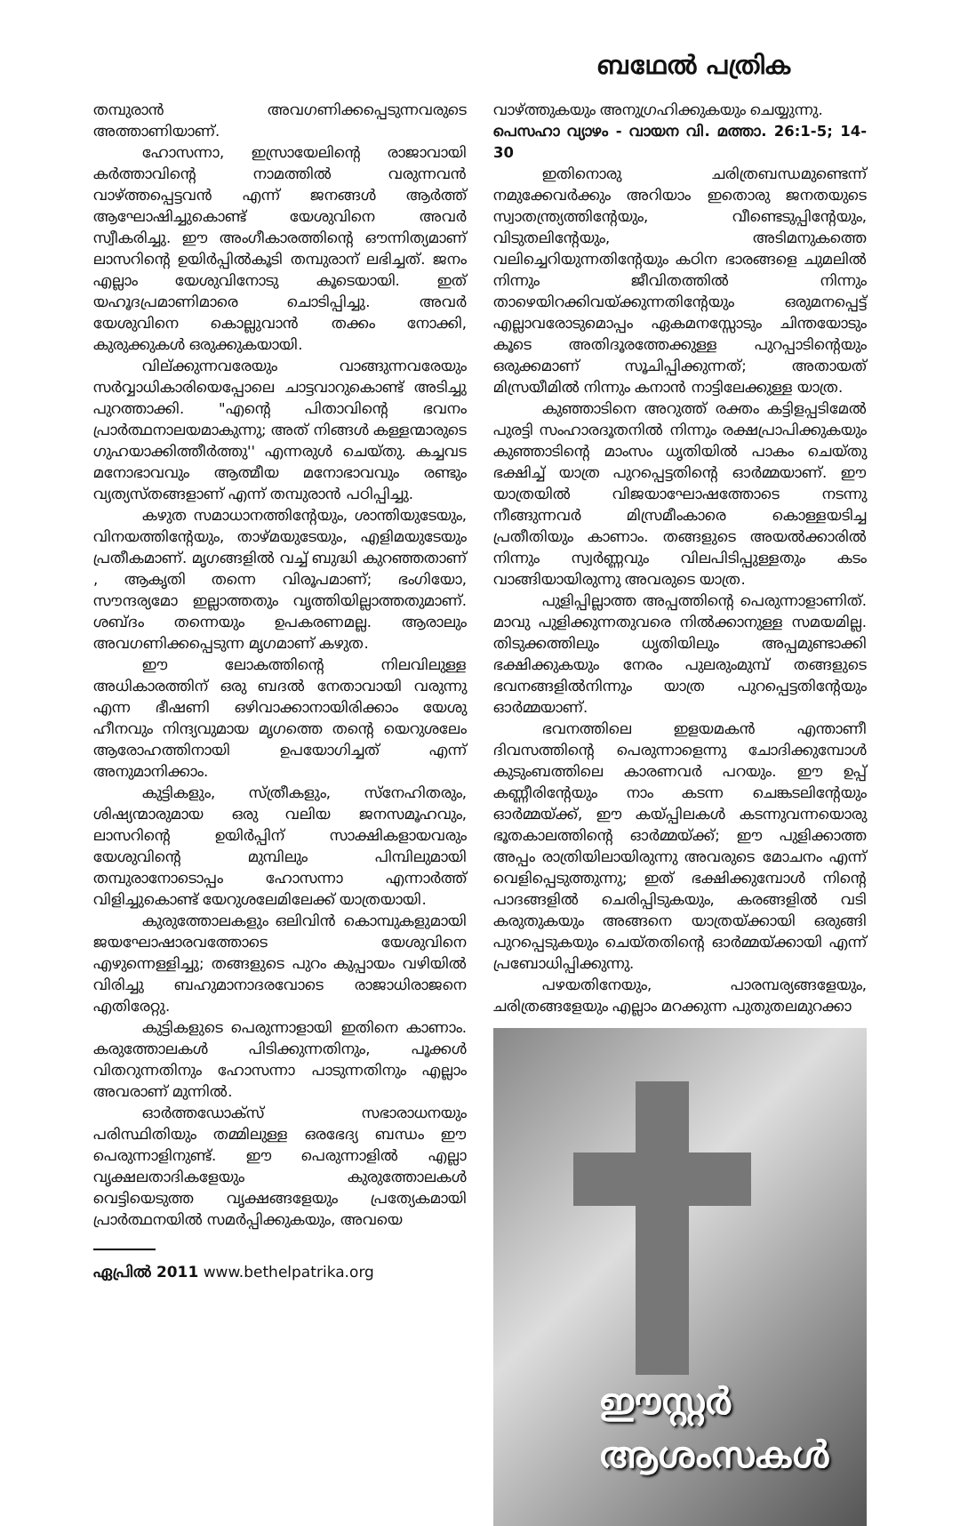ബഥേൽ പത്രിക
തമ്പുരാൻ അവഗണിക്കപ്പെടുന്നവരുടെ അത്താണിയാണ്.
ഹോസന്നാ, ഇസ്രായേലിന്റെ രാജാവായി കർത്താവിന്റെ നാമത്തിൽ വരുന്നവൻ വാഴ്ത്തപ്പെട്ടവൻ എന്ന് ജനങ്ങൾ ആർത്ത് ആഘോഷിച്ചുകൊണ്ട് യേശുവിനെ അവർ സ്വീകരിച്ചു. ഈ അംഗീകാരത്തിന്റെ ഔന്നിത്യമാണ് ലാസറിന്റെ ഉയിർപ്പിൽകൂടി തമ്പുരാന് ലഭിച്ചത്. ജനം എല്ലാം യേശുവിനോടു കൂടെയായി. ഇത് യഹൂദപ്രമാണിമാരെ ചൊടിപ്പിച്ചു. അവർ യേശുവിനെ കൊല്ലുവാൻ തക്കം നോക്കി, കുരുക്കുകൾ ഒരുക്കുകയായി.
വില്ക്കുന്നവരേയും വാങ്ങുന്നവരേയും സർവ്വാധികാരിയെപ്പോലെ ചാട്ടവാറുകൊണ്ട് അടിച്ചു പുറത്താക്കി. "എന്റെ പിതാവിന്റെ ഭവനം പ്രാർത്ഥനാലയമാകുന്നു; അത് നിങ്ങൾ കള്ളന്മാരുടെ ഗുഹയാക്കിത്തീർത്തു'' എന്നരുൾ ചെയ്തു. കച്ചവട മനോഭാവവും ആത്മീയ മനോഭാവവും രണ്ടും വ്യത്യസ്തങ്ങളാണ് എന്ന് തമ്പുരാൻ പഠിപ്പിച്ചു.
കഴുത സമാധാനത്തിന്റേയും, ശാന്തിയുടേയും, വിനയത്തിന്റേയും, താഴ്മയുടേയും, എളിമയുടേയും പ്രതീകമാണ്. മൃഗങ്ങളിൽ വച്ച് ബുദ്ധി കുറഞ്ഞതാണ് , ആകൃതി തന്നെ വിരൂപമാണ്; ഭംഗിയോ, സൗന്ദര്യമോ ഇല്ലാത്തതും വൃത്തിയില്ലാത്തതുമാണ്. ശബ്ദം തന്നെയും ഉപകരണമല്ല. ആരാലും അവഗണിക്കപ്പെടുന്ന മൃഗമാണ് കഴുത.
ഈ ലോകത്തിന്റെ നിലവിലുള്ള അധികാരത്തിന് ഒരു ബദൽ നേതാവായി വരുന്നു എന്ന ഭീഷണി ഒഴിവാക്കാനായിരിക്കാം യേശു ഹീനവും നിന്ദ്യവുമായ മൃഗത്തെ തന്റെ യെറുശലേം ആരോഹത്തിനായി ഉപയോഗിച്ചത് എന്ന് അനുമാനിക്കാം.
കുട്ടികളും, സ്ത്രീകളും, സ്നേഹിതരും, ശിഷ്യന്മാരുമായ ഒരു വലിയ ജനസമൂഹവും, ലാസറിന്റെ ഉയിർപ്പിന് സാക്ഷികളായവരും യേശുവിന്റെ മുമ്പിലും പിമ്പിലുമായി തമ്പുരാനോടൊപ്പം ഹോസന്നാ എന്നാർത്ത് വിളിച്ചുകൊണ്ട് യേറുശലേമിലേക്ക് യാത്രയായി.
കുരുത്തോലകളും ഒലിവിൻ കൊമ്പുകളുമായി ജയഘോഷാരവത്തോടെ യേശുവിനെ എഴുന്നെള്ളിച്ചു; തങ്ങളുടെ പുറം കുപ്പായം വഴിയിൽ വിരിച്ചു ബഹുമാനാദരവോടെ രാജാധിരാജനെ എതിരേറ്റു.
കുട്ടികളുടെ പെരുന്നാളായി ഇതിനെ കാണാം. കരുത്തോലകൾ പിടിക്കുന്നതിനും, പൂക്കൾ വിതറുന്നതിനും ഹോസന്നാ പാടുന്നതിനും എല്ലാം അവരാണ് മുന്നിൽ.
ഓർത്തഡോക്സ് സഭാരാധനയും പരിസ്ഥിതിയും തമ്മിലുള്ള ഒരഭേദ്യ ബന്ധം ഈ പെരുന്നാളിനുണ്ട്. ഈ പെരുന്നാളിൽ എല്ലാ വൃക്ഷലതാദികളേയും കുരുത്തോലകൾ വെട്ടിയെടുത്ത വൃക്ഷങ്ങളേയും പ്രത്യേകമായി പ്രാർത്ഥനയിൽ സമർപ്പിക്കുകയും, അവയെ
ഏപ്രിൽ 2011 www.bethelpatrika.org
വാഴ്ത്തുകയും അനുഗ്രഹിക്കുകയും ചെയ്യുന്നു.
പെസഹാ വ്യാഴം - വായന വി. മത്താ. 26:1-5; 14-30
ഇതിനൊരു ചരിത്രബന്ധമുണ്ടെന്ന് നമുക്കേവർക്കും അറിയാം ഇതൊരു ജനതയുടെ സ്വാതന്ത്ര്യത്തിന്റേയും, വീണ്ടെടുപ്പിന്റേയും, വിടുതലിന്റേയും, അടിമനുകത്തെ വലിച്ചെറിയുന്നതിന്റേയും കഠിന ഭാരങ്ങളെ ചുമലിൽ നിന്നും ജീവിതത്തിൽ നിന്നും താഴെയിറക്കിവയ്ക്കുന്നതിന്റേയും ഒരുമനപ്പെട്ട് എല്ലാവരോടുമൊപ്പം ഏകമനസ്സോടും ചിന്തയോടും കൂടെ അതിദൂരത്തേക്കുള്ള പുറപ്പാടിന്റെയും ഒരുക്കമാണ് സൂചിപ്പിക്കുന്നത്; അതായത് മിസ്രയീമിൽ നിന്നും കനാൻ നാട്ടിലേക്കുള്ള യാത്ര.
കുഞ്ഞാടിനെ അറുത്ത് രക്തം കട്ടിളപ്പടിമേൽ പുരട്ടി സംഹാരദൂതനിൽ നിന്നും രക്ഷപ്രാപിക്കുകയും കുഞ്ഞാടിന്റെ മാംസം ധൃതിയിൽ പാകം ചെയ്തു ഭക്ഷിച്ച് യാത്ര പുറപ്പെട്ടതിന്റെ ഓർമ്മയാണ്. ഈ യാത്രയിൽ വിജയാഘോഷത്തോടെ നടന്നു നീങ്ങുന്നവർ മിസ്രമീംകാരെ കൊള്ളയടിച്ച പ്രതീതിയും കാണാം. തങ്ങളുടെ അയൽക്കാരിൽ നിന്നും സ്വർണ്ണവും വിലപിടിപ്പുള്ളതും കടം വാങ്ങിയായിരുന്നു അവരുടെ യാത്ര.
പുളിപ്പില്ലാത്ത അപ്പത്തിന്റെ പെരുന്നാളാണിത്. മാവു പുളിക്കുന്നതുവരെ നിൽക്കാനുള്ള സമയമില്ല. തിടുക്കത്തിലും ധൃതിയിലും അപ്പമുണ്ടാക്കി ഭക്ഷിക്കുകയും നേരം പുലരുംമുമ്പ് തങ്ങളുടെ ഭവനങ്ങളിൽനിന്നും യാത്ര പുറപ്പെട്ടതിന്റേയും ഓർമ്മയാണ്.
ഭവനത്തിലെ ഇളയമകൻ എന്താണീ ദിവസത്തിന്റെ പെരുന്നാളെന്നു ചോദിക്കുമ്പോൾ കുടുംബത്തിലെ കാരണവർ പറയും. ഈ ഉപ്പ് കണ്ണീരിന്റേയും നാം കടന്ന ചെങ്കടലിന്റേയും ഓർമ്മയ്ക്ക്, ഈ കയ്പ്പിലകൾ കടന്നുവന്നയൊരു ഭൂതകാലത്തിന്റെ ഓർമ്മയ്ക്ക്; ഈ പുളിക്കാത്ത അപ്പം രാത്രിയിലായിരുന്നു അവരുടെ മോചനം എന്ന് വെളിപ്പെടുത്തുന്നു; ഇത് ഭക്ഷിക്കുമ്പോൾ നിന്റെ പാദങ്ങളിൽ ചെരിപ്പിടുകയും, കരങ്ങളിൽ വടി കരുതുകയും അങ്ങനെ യാത്രയ്ക്കായി ഒരുങ്ങി പുറപ്പെടുകയും ചെയ്തതിന്റെ ഓർമ്മയ്ക്കായി എന്ന് പ്രബോധിപ്പിക്കുന്നു.
പഴയതിനേയും, പാരമ്പര്യങ്ങളേയും, ചരിത്രങ്ങളേയും എല്ലാം മറക്കുന്ന പുതുതലമുറക്കാ
ഈസ്റ്റർ
ആശംസകൾ